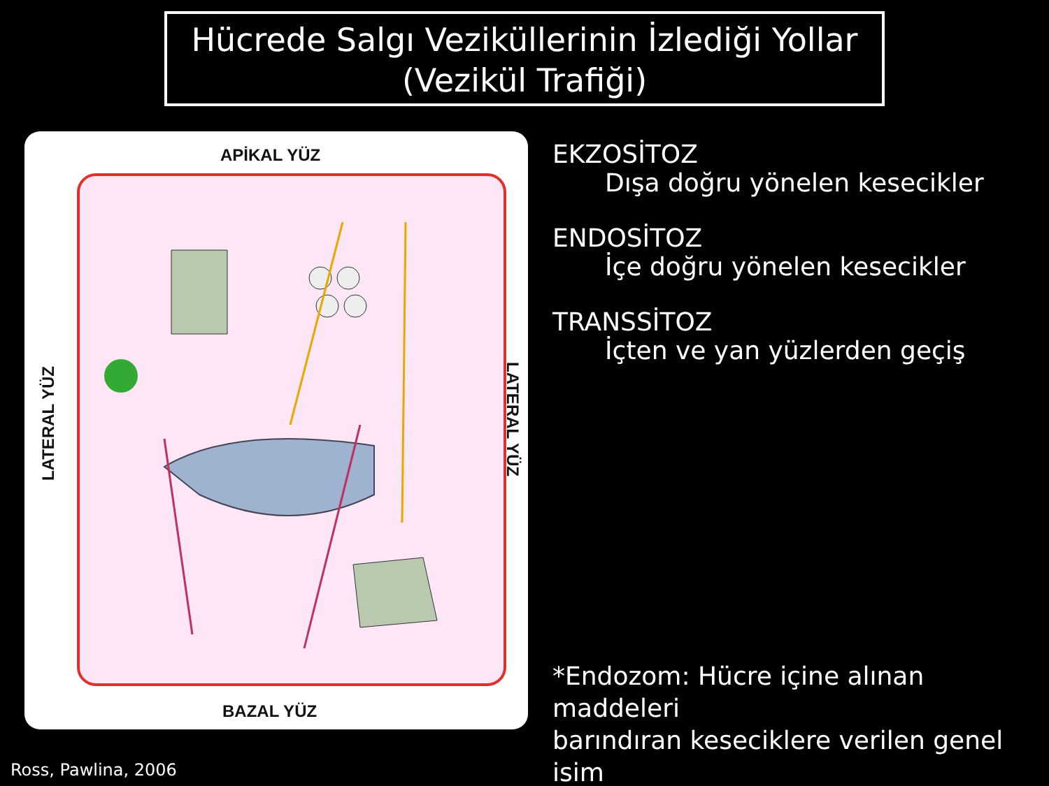Hücrede Salgı Veziküllerinin İzlediği Yollar
(Vezikül Trafiği)
APİKAL YÜZ
BAZAL YÜZ
LATERAL YÜZ
LATERAL YÜZ
EKZOSİTOZ
Dışa doğru yönelen kesecikler
ENDOSİTOZ
İçe doğru yönelen kesecikler
TRANSSİTOZ
İçten ve yan yüzlerden geçiş
*Endozom: Hücre içine alınan maddeleri
barındıran keseciklere verilen genel isim
Ross, Pawlina, 2006